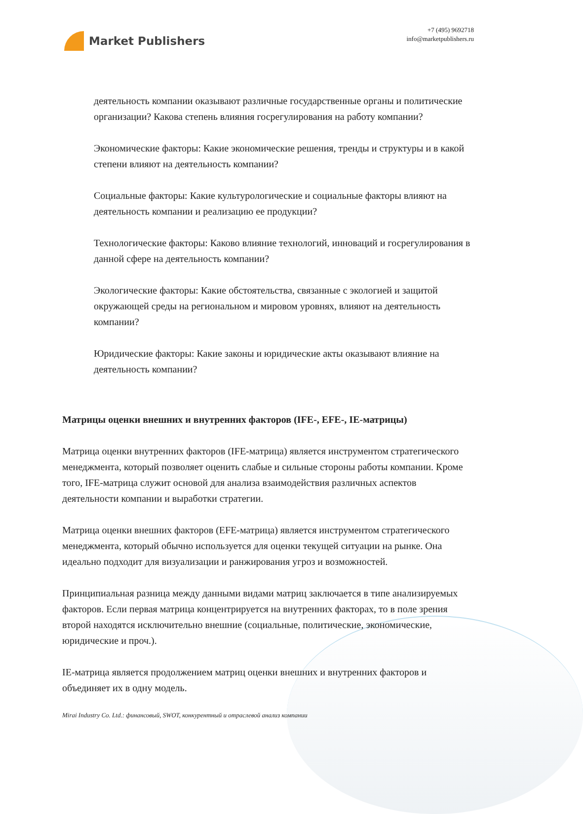Market Publishers
+7 (495) 9692718
info@marketpublishers.ru
деятельность компании оказывают различные государственные органы и политические организации? Какова степень влияния госрегулирования на работу компании?
Экономические факторы: Какие экономические решения, тренды и структуры и в какой степени влияют на деятельность компании?
Социальные факторы: Какие культурологические и социальные факторы влияют на деятельность компании и реализацию ее продукции?
Технологические факторы: Каково влияние технологий, инноваций и госрегулирования в данной сфере на деятельность компании?
Экологические факторы: Какие обстоятельства, связанные с экологией и защитой окружающей среды на региональном и мировом уровнях, влияют на деятельность компании?
Юридические факторы: Какие законы и юридические акты оказывают влияние на деятельность компании?
Матрицы оценки внешних и внутренних факторов (IFE-, EFE-, IE-матрицы)
Матрица оценки внутренних факторов (IFE-матрица) является инструментом стратегического менеджмента, который позволяет оценить слабые и сильные стороны работы компании. Кроме того, IFE-матрица служит основой для анализа взаимодействия различных аспектов деятельности компании и выработки стратегии.
Матрица оценки внешних факторов (EFE-матрица) является инструментом стратегического менеджмента, который обычно используется для оценки текущей ситуации на рынке. Она идеально подходит для визуализации и ранжирования угроз и возможностей.
Принципиальная разница между данными видами матриц заключается в типе анализируемых факторов. Если первая матрица концентрируется на внутренних факторах, то в поле зрения второй находятся исключительно внешние (социальные, политические, экономические, юридические и проч.).
IE-матрица является продолжением матриц оценки внешних и внутренних факторов и объединяет их в одну модель.
Mirai Industry Co. Ltd.: финансовый, SWOT, конкурентный и отраслевой анализ компании